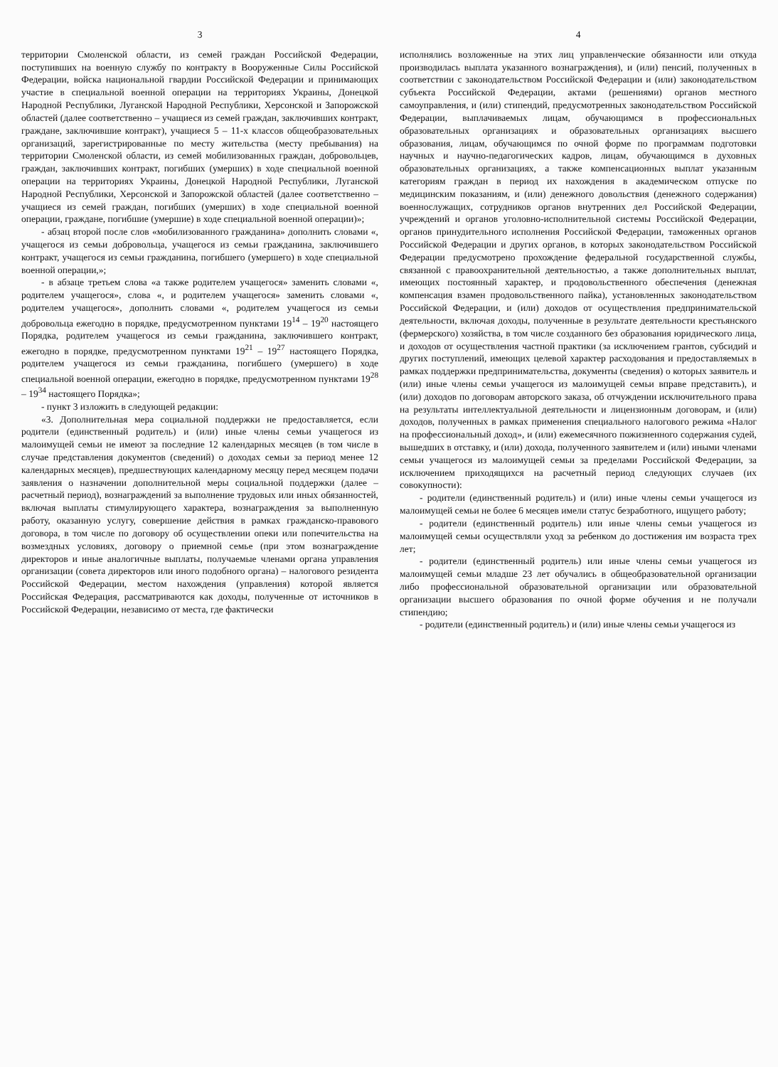3
территории Смоленской области, из семей граждан Российской Федерации, поступивших на военную службу по контракту в Вооруженные Силы Российской Федерации, войска национальной гвардии Российской Федерации и принимающих участие в специальной военной операции на территориях Украины, Донецкой Народной Республики, Луганской Народной Республики, Херсонской и Запорожской областей (далее соответственно – учащиеся из семей граждан, заключивших контракт, граждане, заключившие контракт), учащиеся 5 – 11-х классов общеобразовательных организаций, зарегистрированные по месту жительства (месту пребывания) на территории Смоленской области, из семей мобилизованных граждан, добровольцев, граждан, заключивших контракт, погибших (умерших) в ходе специальной военной операции на территориях Украины, Донецкой Народной Республики, Луганской Народной Республики, Херсонской и Запорожской областей (далее соответственно – учащиеся из семей граждан, погибших (умерших) в ходе специальной военной операции, граждане, погибшие (умершие) в ходе специальной военной операции)»;
- абзац второй после слов «мобилизованного гражданина» дополнить словами «, учащегося из семьи добровольца, учащегося из семьи гражданина, заключившего контракт, учащегося из семьи гражданина, погибшего (умершего) в ходе специальной военной операции,»;
- в абзаце третьем слова «а также родителем учащегося» заменить словами «, родителем учащегося», слова «, и родителем учащегося» заменить словами «, родителем учащегося», дополнить словами «, родителем учащегося из семьи добровольца ежегодно в порядке, предусмотренном пунктами 19<sup>14</sup> – 19<sup>20</sup> настоящего Порядка, родителем учащегося из семьи гражданина, заключившего контракт, ежегодно в порядке, предусмотренном пунктами 19<sup>21</sup> – 19<sup>27</sup> настоящего Порядка, родителем учащегося из семьи гражданина, погибшего (умершего) в ходе специальной военной операции, ежегодно в порядке, предусмотренном пунктами 19<sup>28</sup> – 19<sup>34</sup> настоящего Порядка»;
- пункт 3 изложить в следующей редакции:
«3. Дополнительная мера социальной поддержки не предоставляется, если родители (единственный родитель) и (или) иные члены семьи учащегося из малоимущей семьи не имеют за последние 12 календарных месяцев (в том числе в случае представления документов (сведений) о доходах семьи за период менее 12 календарных месяцев), предшествующих календарному месяцу перед месяцем подачи заявления о назначении дополнительной меры социальной поддержки (далее – расчетный период), вознаграждений за выполнение трудовых или иных обязанностей, включая выплаты стимулирующего характера, вознаграждения за выполненную работу, оказанную услугу, совершение действия в рамках гражданско-правового договора, в том числе по договору об осуществлении опеки или попечительства на возмездных условиях, договору о приемной семье (при этом вознаграждение директоров и иные аналогичные выплаты, получаемые членами органа управления организации (совета директоров или иного подобного органа) – налогового резидента Российской Федерации, местом нахождения (управления) которой является Российская Федерация, рассматриваются как доходы, полученные от источников в Российской Федерации, независимо от места, где фактически
4
исполнялись возложенные на этих лиц управленческие обязанности или откуда производилась выплата указанного вознаграждения), и (или) пенсий, полученных в соответствии с законодательством Российской Федерации и (или) законодательством субъекта Российской Федерации, актами (решениями) органов местного самоуправления, и (или) стипендий, предусмотренных законодательством Российской Федерации, выплачиваемых лицам, обучающимся в профессиональных образовательных организациях и образовательных организациях высшего образования, лицам, обучающимся по очной форме по программам подготовки научных и научно-педагогических кадров, лицам, обучающимся в духовных образовательных организациях, а также компенсационных выплат указанным категориям граждан в период их нахождения в академическом отпуске по медицинским показаниям, и (или) денежного довольствия (денежного содержания) военнослужащих, сотрудников органов внутренних дел Российской Федерации, учреждений и органов уголовно-исполнительной системы Российской Федерации, органов принудительного исполнения Российской Федерации, таможенных органов Российской Федерации и других органов, в которых законодательством Российской Федерации предусмотрено прохождение федеральной государственной службы, связанной с правоохранительной деятельностью, а также дополнительных выплат, имеющих постоянный характер, и продовольственного обеспечения (денежная компенсация взамен продовольственного пайка), установленных законодательством Российской Федерации, и (или) доходов от осуществления предпринимательской деятельности, включая доходы, полученные в результате деятельности крестьянского (фермерского) хозяйства, в том числе созданного без образования юридического лица, и доходов от осуществления частной практики (за исключением грантов, субсидий и других поступлений, имеющих целевой характер расходования и предоставляемых в рамках поддержки предпринимательства, документы (сведения) о которых заявитель и (или) иные члены семьи учащегося из малоимущей семьи вправе представить), и (или) доходов по договорам авторского заказа, об отчуждении исключительного права на результаты интеллектуальной деятельности и лицензионным договорам, и (или) доходов, полученных в рамках применения специального налогового режима «Налог на профессиональный доход», и (или) ежемесячного пожизненного содержания судей, вышедших в отставку, и (или) дохода, полученного заявителем и (или) иными членами семьи учащегося из малоимущей семьи за пределами Российской Федерации, за исключением приходящихся на расчетный период следующих случаев (их совокупности):
- родители (единственный родитель) и (или) иные члены семьи учащегося из малоимущей семьи не более 6 месяцев имели статус безработного, ищущего работу;
- родители (единственный родитель) или иные члены семьи учащегося из малоимущей семьи осуществляли уход за ребенком до достижения им возраста трех лет;
- родители (единственный родитель) или иные члены семьи учащегося из малоимущей семьи младше 23 лет обучались в общеобразовательной организации либо профессиональной образовательной организации или образовательной организации высшего образования по очной форме обучения и не получали стипендию;
- родители (единственный родитель) и (или) иные члены семьи учащегося из